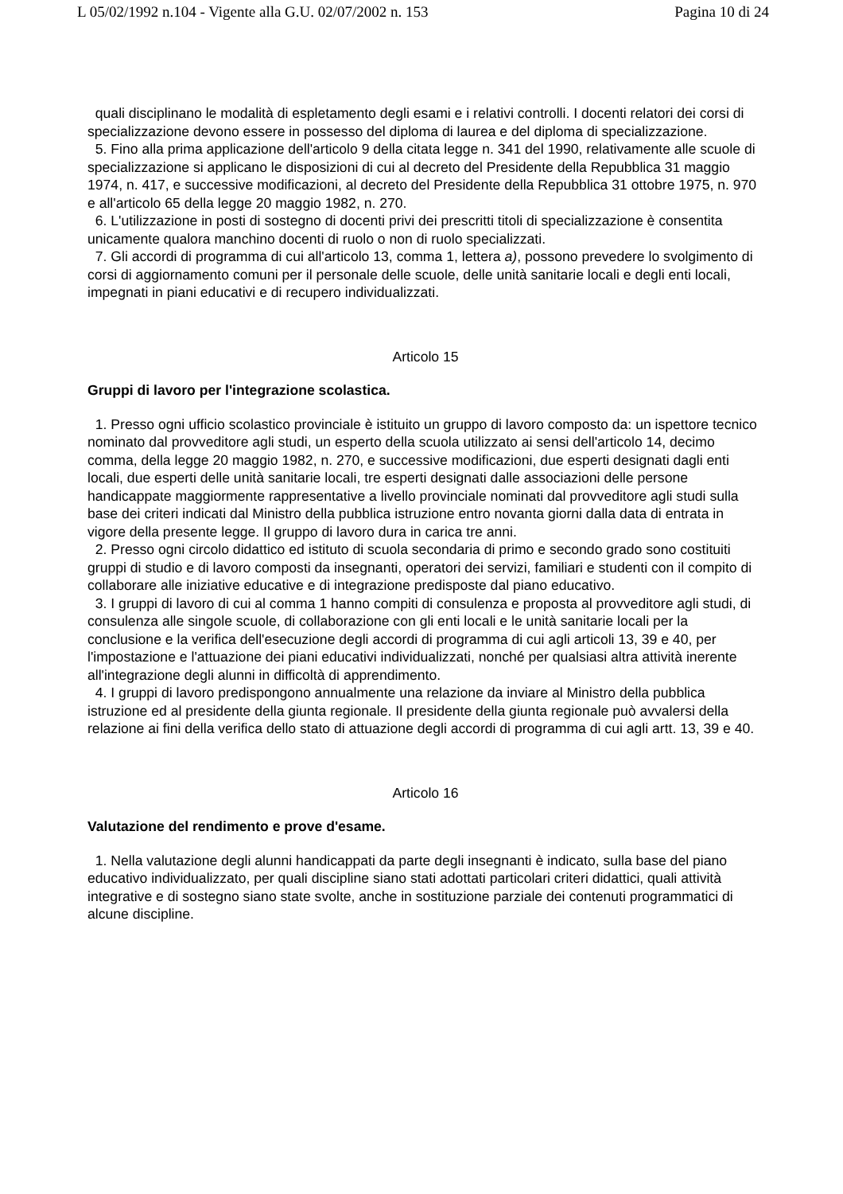L 05/02/1992 n.104 - Vigente alla G.U. 02/07/2002 n. 153 Pagina 10 di 24
quali disciplinano le modalità di espletamento degli esami e i relativi controlli. I docenti relatori dei corsi di specializzazione devono essere in possesso del diploma di laurea e del diploma di specializzazione.
5. Fino alla prima applicazione dell'articolo 9 della citata legge n. 341 del 1990, relativamente alle scuole di specializzazione si applicano le disposizioni di cui al decreto del Presidente della Repubblica 31 maggio 1974, n. 417, e successive modificazioni, al decreto del Presidente della Repubblica 31 ottobre 1975, n. 970 e all'articolo 65 della legge 20 maggio 1982, n. 270.
6. L'utilizzazione in posti di sostegno di docenti privi dei prescritti titoli di specializzazione è consentita unicamente qualora manchino docenti di ruolo o non di ruolo specializzati.
7. Gli accordi di programma di cui all'articolo 13, comma 1, lettera a), possono prevedere lo svolgimento di corsi di aggiornamento comuni per il personale delle scuole, delle unità sanitarie locali e degli enti locali, impegnati in piani educativi e di recupero individualizzati.
Articolo 15
Gruppi di lavoro per l'integrazione scolastica.
1. Presso ogni ufficio scolastico provinciale è istituito un gruppo di lavoro composto da: un ispettore tecnico nominato dal provveditore agli studi, un esperto della scuola utilizzato ai sensi dell'articolo 14, decimo comma, della legge 20 maggio 1982, n. 270, e successive modificazioni, due esperti designati dagli enti locali, due esperti delle unità sanitarie locali, tre esperti designati dalle associazioni delle persone handicappate maggiormente rappresentative a livello provinciale nominati dal provveditore agli studi sulla base dei criteri indicati dal Ministro della pubblica istruzione entro novanta giorni dalla data di entrata in vigore della presente legge. Il gruppo di lavoro dura in carica tre anni.
2. Presso ogni circolo didattico ed istituto di scuola secondaria di primo e secondo grado sono costituiti gruppi di studio e di lavoro composti da insegnanti, operatori dei servizi, familiari e studenti con il compito di collaborare alle iniziative educative e di integrazione predisposte dal piano educativo.
3. I gruppi di lavoro di cui al comma 1 hanno compiti di consulenza e proposta al provveditore agli studi, di consulenza alle singole scuole, di collaborazione con gli enti locali e le unità sanitarie locali per la conclusione e la verifica dell'esecuzione degli accordi di programma di cui agli articoli 13, 39 e 40, per l'impostazione e l'attuazione dei piani educativi individualizzati, nonché per qualsiasi altra attività inerente all'integrazione degli alunni in difficoltà di apprendimento.
4. I gruppi di lavoro predispongono annualmente una relazione da inviare al Ministro della pubblica istruzione ed al presidente della giunta regionale. Il presidente della giunta regionale può avvalersi della relazione ai fini della verifica dello stato di attuazione degli accordi di programma di cui agli artt. 13, 39 e 40.
Articolo 16
Valutazione del rendimento e prove d'esame.
1. Nella valutazione degli alunni handicappati da parte degli insegnanti è indicato, sulla base del piano educativo individualizzato, per quali discipline siano stati adottati particolari criteri didattici, quali attività integrative e di sostegno siano state svolte, anche in sostituzione parziale dei contenuti programmatici di alcune discipline.